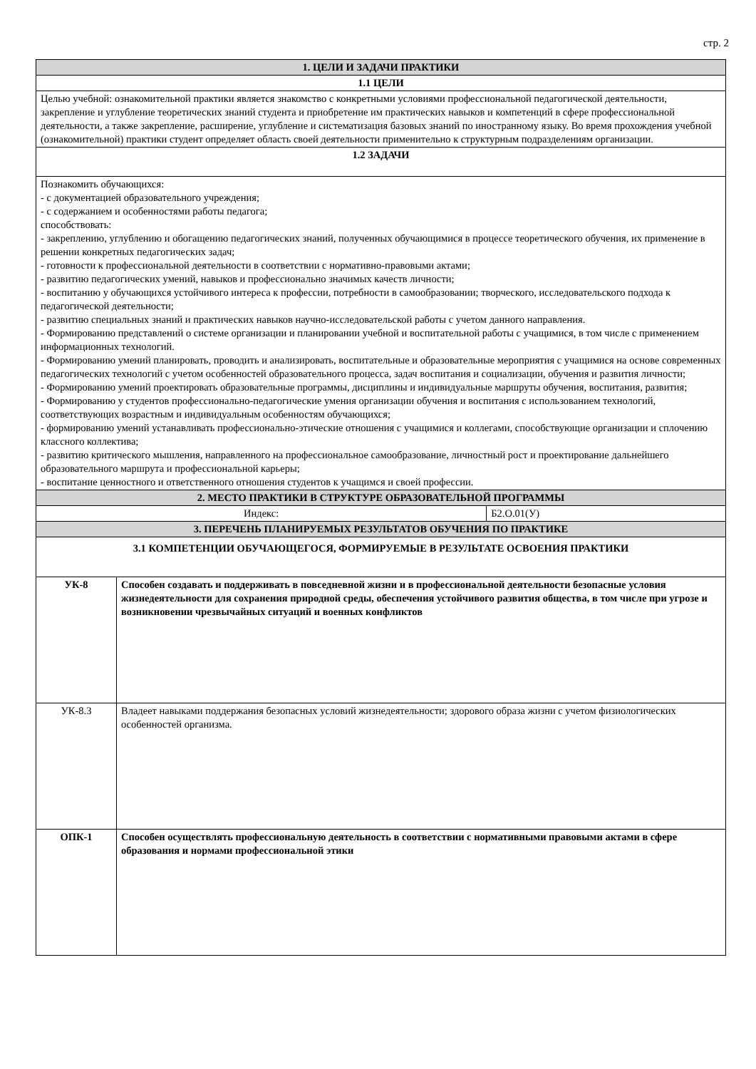стр. 2
| 1. ЦЕЛИ И ЗАДАЧИ ПРАКТИКИ | | |
| 1.1 ЦЕЛИ | | |
| Целью учебной: ознакомительной практики является знакомство с конкретными условиями профессиональной педагогической деятельности, закрепление и углубление теоретических знаний студента и приобретение им практических навыков и компетенций в сфере профессиональной деятельности, а также закрепление, расширение, углубление и систематизация базовых знаний по иностранному языку. Во время прохождения учебной (ознакомительной) практики студент определяет область своей деятельности применительно к структурным подразделениям организации. | | |
| 1.2 ЗАДАЧИ | | |
| Познакомить обучающихся: - с документацией образовательного учреждения; - с содержанием и особенностями работы педагога; способствовать: - закреплению, углублению и обогащению педагогических знаний, полученных обучающимися в процессе теоретического обучения, их применение в решении конкретных педагогических задач; - готовности к профессиональной деятельности в соответствии с нормативно-правовыми актами; - развитию педагогических умений, навыков и профессионально значимых качеств личности; - воспитанию у обучающихся устойчивого интереса к профессии, потребности в самообразовании; творческого, исследовательского подхода к педагогической деятельности; - развитию специальных знаний и практических навыков научно-исследовательской работы с учетом данного направления. - Формированию представлений о системе организации и планировании учебной и воспитательной работы с учащимися, в том числе с применением информационных технологий. - Формированию умений планировать, проводить и анализировать, воспитательные и образовательные мероприятия с учащимися на основе современных педагогических технологий с учетом особенностей образовательного процесса, задач воспитания и социализации, обучения и развития личности; - Формированию умений проектировать образовательные программы, дисциплины и индивидуальные маршруты обучения, воспитания, развития; - Формированию у студентов профессионально-педагогические умения организации обучения и воспитания с использованием технологий, соответствующих возрастным и индивидуальным особенностям обучающихся; - формированию умений устанавливать профессионально-этические отношения с учащимися и коллегами, способствующие организации и сплочению классного коллектива; - развитию критического мышления, направленного на профессиональное самообразование, личностный рост и проектирование дальнейшего образовательного маршрута и профессиональной карьеры; - воспитание ценностного и ответственного отношения студентов к учащимся и своей профессии. | | |
| 2. МЕСТО ПРАКТИКИ В СТРУКТУРЕ ОБРАЗОВАТЕЛЬНОЙ ПРОГРАММЫ | | |
| Индекс: | | Б2.О.01(У) |
| 3. ПЕРЕЧЕНЬ ПЛАНИРУЕМЫХ РЕЗУЛЬТАТОВ ОБУЧЕНИЯ ПО ПРАКТИКЕ | | |
| 3.1 КОМПЕТЕНЦИИ ОБУЧАЮЩЕГОСЯ, ФОРМИРУЕМЫЕ В РЕЗУЛЬТАТЕ ОСВОЕНИЯ ПРАКТИКИ | | |
| УК-8 | Способен создавать и поддерживать в повседневной жизни и в профессиональной деятельности безопасные условия жизнедеятельности для сохранения природной среды, обеспечения устойчивого развития общества, в том числе при угрозе и возникновении чрезвычайных ситуаций и военных конфликтов | |
| УК-8.3 | Владеет навыками поддержания безопасных условий жизнедеятельности; здорового образа жизни с учетом физиологических особенностей организма. | |
| ОПК-1 | Способен осуществлять профессиональную деятельность в соответствии с нормативными правовыми актами в сфере образования и нормами профессиональной этики | |